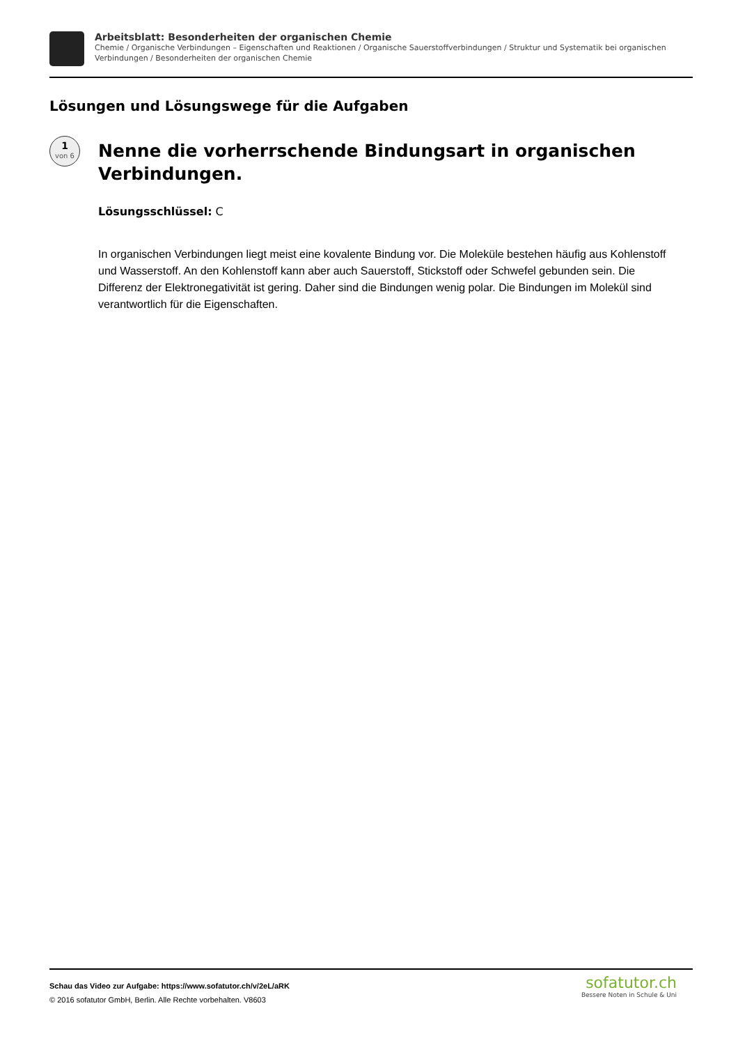Arbeitsblatt: Besonderheiten der organischen Chemie
Chemie / Organische Verbindungen – Eigenschaften und Reaktionen / Organische Sauerstoffverbindungen / Struktur und Systematik bei organischen Verbindungen / Besonderheiten der organischen Chemie
Lösungen und Lösungswege für die Aufgaben
1
von 6
Nenne die vorherrschende Bindungsart in organischen Verbindungen.
Lösungsschlüssel: C
In organischen Verbindungen liegt meist eine kovalente Bindung vor. Die Moleküle bestehen häufig aus Kohlenstoff und Wasserstoff. An den Kohlenstoff kann aber auch Sauerstoff, Stickstoff oder Schwefel gebunden sein. Die Differenz der Elektronegativität ist gering. Daher sind die Bindungen wenig polar. Die Bindungen im Molekül sind verantwortlich für die Eigenschaften.
Schau das Video zur Aufgabe: https://www.sofatutor.ch/v/2eL/aRK
© 2016 sofatutor GmbH, Berlin. Alle Rechte vorbehalten. V8603
sofatutor.ch
Bessere Noten in Schule & Uni